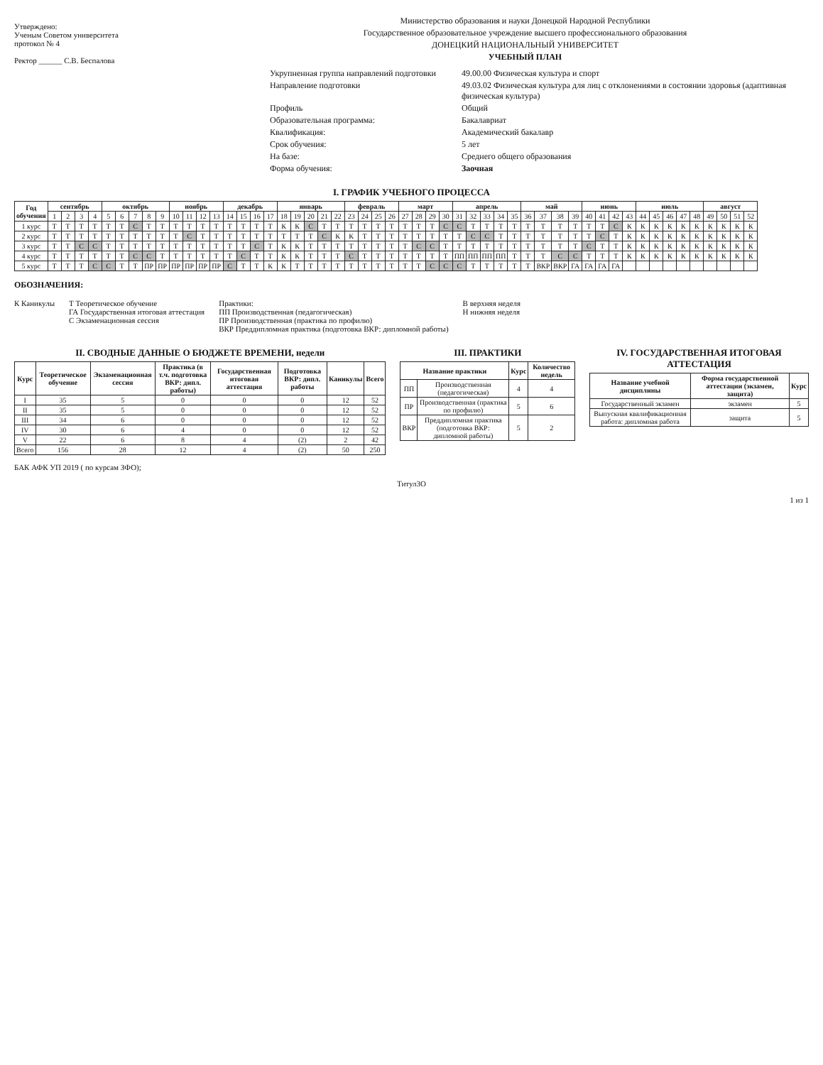Утверждено:
Ученым Советом университета
протокол № 4
Ректор ______ С.В. Беспалова
Министерство образования и науки Донецкой Народной Республики
Государственное образовательное учреждение высшего профессионального образования
ДОНЕЦКИЙ НАЦИОНАЛЬНЫЙ УНИВЕРСИТЕТ
УЧЕБНЫЙ ПЛАН
Укрупненная группа направлений подготовки
49.00.00 Физическая культура и спорт
Направление подготовки
49.03.02 Физическая культура для лиц с отклонениями в состоянии здоровья (адаптивная физическая культура)
Профиль
Общий
Образовательная программа:
Бакалавриат
Квалификация:
Академический бакалавр
Срок обучения:
5 лет
На базе:
Среднего общего образования
Форма обучения:
Заочная
I. ГРАФИК УЧЕБНОГО ПРОЦЕССА
| Год обучения | сентябрь | | | | октябрь | | | | | ноябрь | | | | декабрь | | | | январь | | | | | февраль | | | | март | | | | апрель | | | | | май | | | | июнь | | | | июль | | | | | август | | | |
| --- | --- | --- | --- | --- | --- | --- | --- | --- | --- | --- | --- | --- | --- | --- | --- | --- | --- | --- | --- | --- | --- | --- | --- | --- | --- | --- | --- | --- | --- | --- | --- | --- | --- | --- | --- | --- | --- | --- | --- | --- | --- | --- | --- | --- | --- | --- | --- | --- | --- | --- | --- | --- |
| | 1 | 2 | 3 | 4 | 5 | 6 | 7 | 8 | 9 | 10 | 11 | 12 | 13 | 14 | 15 | 16 | 17 | 18 | 19 | 20 | 21 | 22 | 23 | 24 | 25 | 26 | 27 | 28 | 29 | 30 | 31 | 32 | 33 | 34 | 35 | 36 | 37 | 38 | 39 | 40 | 41 | 42 | 43 | 44 | 45 | 46 | 47 | 48 | 49 | 50 | 51 | 52 |
| 1 курс | Т | Т | Т | Т | Т | Т | С | Т | Т | Т | Т | Т | Т | Т | Т | Т | Т | К | К | С | Т | Т | Т | Т | Т | Т | Т | Т | Т | С | С | Т | Т | Т | Т | Т | Т | Т | Т | Т | Т | С | К | К | К | К | К | К | К | К | К | К |
| 2 курс | Т | Т | Т | Т | Т | Т | Т | Т | Т | Т | С | Т | Т | Т | Т | Т | Т | Т | Т | Т | С | К | К | Т | Т | Т | Т | Т | Т | Т | Т | С | С | Т | Т | Т | Т | Т | Т | Т | С | Т | К | К | К | К | К | К | К | К | К | К |
| 3 курс | Т | Т | С | С | Т | Т | Т | Т | Т | Т | Т | Т | Т | Т | Т | С | Т | К | К | Т | Т | Т | Т | Т | Т | Т | Т | С | С | Т | Т | Т | Т | Т | Т | Т | Т | Т | Т | С | Т | Т | К | К | К | К | К | К | К | К | К | К |
| 4 курс | Т | Т | Т | Т | Т | Т | С | С | Т | Т | Т | Т | Т | Т | С | Т | Т | К | К | Т | Т | Т | С | Т | Т | Т | Т | Т | Т | Т | ПП | ПП | ПП | ПП | Т | Т | Т | С | С | Т | Т | Т | К | К | К | К | К | К | К | К | К | К |
| 5 курс | Т | Т | Т | С | С | Т | Т | ПР | ПР | ПР | ПР | ПР | ПР | С | Т | Т | К | К | Т | Т | Т | Т | Т | Т | Т | Т | Т | Т | С | С | С | Т | Т | Т | Т | Т | ВКР | ВКР | ГА | ГА | ГА | ГА | | | | | | | | | | |
ОБОЗНАЧЕНИЯ:
К Каникулы Т Теоретическое обучение
ГА Государственная итоговая аттестация
С Экзаменационная сессия
Практики:
ПП Производственная (педагогическая)
ПР Производственная (практика по профилю)
ВКР Преддипломная практика (подготовка ВКР: дипломной работы)
В верхняя неделя
Н нижняя неделя
II. СВОДНЫЕ ДАННЫЕ О БЮДЖЕТЕ ВРЕМЕНИ, недели
| Курс | Теоретическое обучение | Экзаменационная сессия | Практика (в т.ч. подготовка ВКР: дипл. работы) | Государственная итоговая аттестация | Подготовка ВКР: дипл. работы | Каникулы | Всего |
| --- | --- | --- | --- | --- | --- | --- | --- |
| I | 35 | 5 | 0 | 0 | 0 | 12 | 52 |
| II | 35 | 5 | 0 | 0 | 0 | 12 | 52 |
| III | 34 | 6 | 0 | 0 | 0 | 12 | 52 |
| IV | 30 | 6 | 4 | 0 | 0 | 12 | 52 |
| V | 22 | 6 | 8 | 4 | (2) | 2 | 42 |
| Всего | 156 | 28 | 12 | 4 | (2) | 50 | 250 |
III. ПРАКТИКИ
| Название практики | | Курс | Количество недель |
| --- | --- | --- | --- |
| ПП | Производственная (педагогическая) | 4 | 4 |
| ПР | Производственная (практика по профилю) | 5 | 6 |
| ВКР | Преддипломная практика (подготовка ВКР: дипломной работы) | 5 | 2 |
IV. ГОСУДАРСТВЕННАЯ ИТОГОВАЯ АТТЕСТАЦИЯ
| Название учебной дисциплины | Форма государственной аттестации (экзамен, защита) | Курс |
| --- | --- | --- |
| Государственный экзамен | экзамен | 5 |
| Выпускная квалификационная работа: дипломная работа | защита | 5 |
БАК АФК УП 2019 ( по курсам ЗФО);
Титул3О
1 из 1